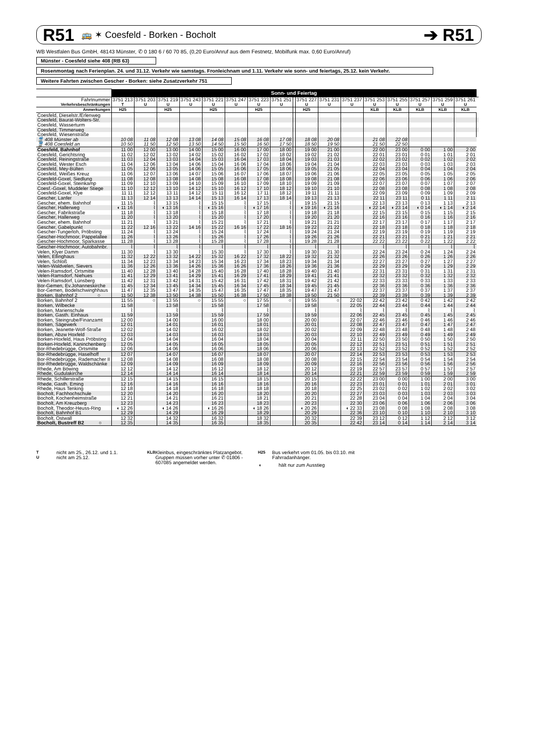R51 🚌 ✶ Coesfeld - Borken - Bocholt ➔ R51
WB Westfalen Bus GmbH, 48143 Münster, ✆ 0 180 6 / 60 70 85, (0,20 Euro/Anruf aus dem Festnetz, Mobilfunk max. 0,60 Euro/Anruf)
Münster - Coesfeld siehe 408 (RB 63)
Rosenmontag nach Ferienplan. 24. und 31.12. Verkehr wie samstags. Fronleichnam und 1.11. Verkehr wie sonn- und feiertags, 25.12. kein Verkehr.
Weitere Fahrten zwischen Gescher - Borken: siehe Zusatzverkehr 751
| | Sonn- und Feiertag | | | | | | | | | | | | | | | | | |
| --- | --- | --- | --- | --- | --- | --- | --- | --- | --- | --- | --- | --- | --- | --- | --- | --- | --- | --- |
| Fahrtnummer | 3751 213 | 3751 203 | 3751 219 | 3751 243 | 3751 221 | 3751 247 | 3751 223 | 3751 251 | | 3751 227 | 3751 231 | 3751 237 | 3751 253 | 3751 255 | 3751 257 | 3751 259 | 3751 261 | |
| Verkehrsbeschränkungen | T | U | U | U | U | U | U | U | | U | U | U | U | U | U | U | U | |
| Anmerkungen | H25 | | H25 | | H25 | | H25 | | | H25 | | | KLB | KLB | KLB | KLB | KLB | |
| Coesfeld, Dieselstr./Erlenweg | | | | | | | | | | | | | | | | | | |
| Coesfeld, Baurat-Wolters-Str. | | | | | | | | | | | | | | | | | | |
| Coesfeld, Wasserturm | | | | | | | | | | | | | | | | | | |
| Coesfeld, Timmerweg | | | | | | | | | | | | | | | | | | |
| Coesfeld, Wiesenstraße | | | | | | | | | | | | | | | | | | |
| 🚆 408 Münster ab | 10 08 | 11 08 | 12 08 | 13 08 | 14 08 | 15 08 | 16 08 | 17 08 | | 18 08 | 20 08 | | 21 08 | 22 08 | | | | |
| 🚆 408 Coesfeld an | 10 50 | 11 50 | 12 50 | 13 50 | 14 50 | 15 50 | 16 50 | 17 50 | | 18 50 | 19 50 | | 21 50 | 22 50 | | | | |
| Coesfeld, Bahnhof | 11 00 | 12 00 | 13 00 | 14 00 | 15 00 | 16 00 | 17 00 | 18 00 | | 19 00 | 21 00 | | 22 00 | 23 00 | 0 00 | 1 00 | 2 00 | |
| Coesfeld, Gerichtsring | 11 02 | 12 02 | 13 02 | 14 02 | 15 02 | 16 02 | 17 02 | 18 02 | | 19 02 | 21 02 | | 22 01 | 23 01 | 0 01 | 1 01 | 2 01 | |
| Coesfeld, Reiningstraße | 11 03 | 12 04 | 13 03 | 14 04 | 15 03 | 16 04 | 17 03 | 18 04 | | 19 03 | 21 03 | | 22 02 | 23 02 | 0 02 | 1 02 | 2 02 | |
| Coesfeld, Wester Esch | 11 04 | 12 06 | 13 04 | 14 06 | 15 04 | 16 06 | 17 04 | 18 06 | | 19 04 | 21 04 | | 22 03 | 23 03 | 0 03 | 1 03 | 2 03 | |
| Coesfeld, Mey-Bülten | 11 05 | 12 06 | 13 05 | 14 06 | 15 05 | 16 06 | 17 05 | 18 06 | | 19 05 | 21 05 | | 22 04 | 23 04 | 0 04 | 1 04 | 2 04 | |
| Coesfeld, Weißes Kreuz | 11 06 | 12 07 | 13 06 | 14 07 | 15 06 | 16 07 | 17 06 | 18 07 | | 19 06 | 21 06 | | 22 05 | 23 05 | 0 05 | 1 05 | 2 05 | |
| Coesfeld-Goxel, Siedlung | 11 08 | 12 08 | 13 08 | 14 08 | 15 08 | 16 08 | 17 08 | 18 08 | | 19 08 | 21 08 | | 22 06 | 23 06 | 0 06 | 1 06 | 2 06 | |
| Coesfeld-Goxel, Steinkamp | 11 09 | 12 10 | 13 09 | 14 10 | 15 09 | 16 10 | 17 09 | 18 10 | | 19 09 | 21 09 | | 22 07 | 23 07 | 0 07 | 1 07 | 2 07 | |
| Coesf.-Goxel, Muddeler Stiege | 11 10 | 12 12 | 13 10 | 14 12 | 15 10 | 16 12 | 17 10 | 18 12 | | 19 10 | 21 10 | | 22 08 | 23 08 | 0 08 | 1 08 | 2 08 | |
| Coesfeld-Goxel, Klye | 11 11 | 12 12 | 13 11 | 14 12 | 15 11 | 16 12 | 17 11 | 18 12 | | 19 11 | 21 11 | | 22 09 | 23 09 | 0 09 | 1 09 | 2 09 | |
| Gescher, Lanfer | 11 13 | 12 14 | 13 13 | 14 14 | 15 13 | 16 14 | 17 13 | 18 14 | | 19 13 | 21 13 | | 22 11 | 23 11 | 0 11 | 1 11 | 2 11 | |
| Gescher, ehem. Bahnhof | 11 15 | ⌇ | 13 15 | ⌇ | 15 15 | ⌇ | 17 15 | ⌇ | | 19 15 | 21 15 | | 22 13 | 23 13 | 0 13 | 1 13 | 2 13 | |
| Gescher, Hallerweg | ◖ 11 16 | ⌇ | ◖ 13 16 | ⌇ | ◖ 15 16 | ⌇ | ◖ 17 16 | ⌇ | | ◖ 19 16 | ◖ 21 16 | | ◖ 22 14 | ◖ 23 14 | ◖ 0 14 | ◖ 1 14 | ◖ 2 14 | |
| Gescher, Fabrikstraße | 11 18 | ⌇ | 13 18 | ⌇ | 15 18 | ⌇ | 17 18 | ⌇ | | 19 18 | 21 18 | | 22 15 | 23 15 | 0 15 | 1 15 | 2 15 | |
| Gescher, Hallerweg | 11 20 | ⌇ | 13 20 | ⌇ | 15 20 | ⌇ | 17 20 | ⌇ | | 19 20 | 21 20 | | 22 16 | 23 16 | 0 16 | 1 16 | 2 16 | |
| Gescher, ehem. Bahnhof | 11 21 | ⌇ | 13 21 | ⌇ | 15 21 | ⌇ | 17 21 | ⌇ | | 19 21 | 21 21 | | 22 17 | 23 17 | 0 17 | 1 17 | 2 17 | |
| Gescher, Gabelpunkt | 11 22 | 12 16 | 13 22 | 14 16 | 15 22 | 16 16 | 17 22 | 18 16 | | 19 22 | 21 22 | | 22 18 | 23 18 | 0 18 | 1 18 | 2 18 | |
| Gescher-Tungerloh, Pröbsting | 11 24 | ⌇ | 13 24 | ⌇ | 15 24 | ⌇ | 17 24 | ⌇ | | 19 24 | 21 24 | | 22 19 | 23 19 | 0 19 | 1 19 | 2 19 | |
| Gescher-Hochmoor, Pappelallee | 11 26 | ⌇ | 13 26 | ⌇ | 15 26 | ⌇ | 17 26 | ⌇ | | 19 26 | 21 26 | | 22 21 | 23 21 | 0 21 | 1 21 | 2 21 | |
| Gescher-Hochmoor, Sparkasse | 11 28 | ⌇ | 13 28 | ⌇ | 15 28 | ⌇ | 17 28 | ⌇ | | 19 28 | 21 28 | | 22 22 | 23 22 | 0 22 | 1 22 | 2 22 | |
| Gescher-Hochmoor, Autobahnbr. | ⌇ | ⌇ | ⌇ | ⌇ | ⌇ | ⌇ | ⌇ | ⌇ | | ⌇ | ⌇ | | ⌇ | ⌇ | ⌇ | ⌇ | ⌇ | |
| Velen, Klyer Damm | 11 30 | ⌇ | 13 30 | ⌇ | 15 30 | ⌇ | 17 30 | ⌇ | | 19 30 | 21 30 | | 22 24 | 23 24 | 0 24 | 1 24 | 2 24 | |
| Velen, Ellinghaus | 11 32 | 12 22 | 13 32 | 14 22 | 15 32 | 16 22 | 17 32 | 18 22 | | 19 32 | 21 32 | | 22 26 | 23 26 | 0 26 | 1 26 | 2 26 | |
| Velen, Schloß | 11 34 | 12 23 | 13 34 | 14 23 | 15 34 | 16 23 | 17 34 | 18 23 | | 19 34 | 21 34 | | 22 27 | 23 27 | 0 27 | 1 27 | 2 27 | |
| Velen-Waldvelen, Sievers | 11 36 | 12 26 | 13 36 | 14 26 | 15 36 | 16 26 | 17 36 | 18 26 | | 19 36 | 21 36 | | 22 29 | 23 29 | 0 29 | 1 29 | 2 29 | |
| Velen-Ramsdorf, Ortsmitte | 11 40 | 12 28 | 13 40 | 14 28 | 15 40 | 16 28 | 17 40 | 18 28 | | 19 40 | 21 40 | | 22 31 | 23 31 | 0 31 | 1 31 | 2 31 | |
| Velen-Ramsdorf, Niehues | 11 41 | 12 29 | 13 41 | 14 29 | 15 41 | 16 29 | 17 41 | 18 29 | | 19 41 | 21 41 | | 22 32 | 23 32 | 0 32 | 1 32 | 2 32 | |
| Velen-Ramsdorf, Lünsberg | 11 42 | 12 31 | 13 42 | 14 31 | 15 42 | 16 31 | 17 42 | 18 31 | | 19 42 | 21 42 | | 22 33 | 23 33 | 0 33 | 1 33 | 2 33 | |
| Bor-Gemen, Ev.Johanneskirche | 11 45 | 12 34 | 13 45 | 14 34 | 15 45 | 16 34 | 17 45 | 18 34 | | 19 45 | 21 45 | | 22 36 | 23 36 | 0 36 | 1 36 | 2 36 | |
| Bor-Gemen, Bodelschwinghhaus | 11 47 | 12 35 | 13 47 | 14 35 | 15 47 | 16 35 | 17 47 | 18 35 | | 19 47 | 21 47 | | 22 37 | 23 37 | 0 37 | 1 37 | 2 37 | |
| Borken, Bahnhof 2 ○ | 11 50 | 12 38 | 13 50 | 14 38 | 15 50 | 16 38 | 17 50 | 18 38 | | 19 50 | 21 50 | | 22 39 | 23 39 | 0 39 | 1 39 | 2 39 | |
| Borken, Bahnhof 2 | 11 55 | ○ | 13 55 | ○ | 15 55 | ○ | 17 55 | ○ | | 19 55 | ○ | 22 02 | 22 42 | 23 42 | 0 42 | 1 42 | 2 42 | |
| Borken, Wilbecke | 11 58 | | 13 58 | | 15 58 | | 17 58 | | | 19 58 | | 22 05 | 22 44 | 23 44 | 0 44 | 1 44 | 2 44 | |
| Borken, Marienschule | ⌇ | | ⌇ | | ⌇ | | ⌇ | | | ⌇ | | ⌇ | ⌇ | ⌇ | ⌇ | ⌇ | ⌇ | |
| Borken, Gasth. Einhaus | 11 59 | | 13 59 | | 15 59 | | 17 59 | | | 19 59 | | 22 06 | 22 45 | 23 45 | 0 45 | 1 45 | 2 45 | |
| Borken, Steingrube/Finanzamt | 12 00 | | 14 00 | | 16 00 | | 18 00 | | | 20 00 | | 22 07 | 22 46 | 23 46 | 0 46 | 1 46 | 2 46 | |
| Borken, Sägewerk | 12 01 | | 14 01 | | 16 01 | | 18 01 | | | 20 01 | | 22 08 | 22 47 | 23 47 | 0 47 | 1 47 | 2 47 | |
| Borken, Jeanette-Wolf-Straße | 12 02 | | 14 02 | | 16 02 | | 18 02 | | | 20 02 | | 22 09 | 22 48 | 23 48 | 0 48 | 1 48 | 2 48 | |
| Borken, Abzw Hoxfeld | 12 03 | | 14 03 | | 16 03 | | 18 03 | | | 20 03 | | 22 10 | 22 49 | 23 49 | 0 49 | 1 49 | 2 49 | |
| Borken-Hoxfeld, Haus Pröbsting | 12 04 | | 14 04 | | 16 04 | | 18 04 | | | 20 04 | | 22 11 | 22 50 | 23 50 | 0 50 | 1 50 | 2 50 | |
| Borken-Hoxfeld, Kaninchenberg | 12 05 | | 14 05 | | 16 05 | | 18 05 | | | 20 05 | | 22 12 | 22 51 | 23 51 | 0 51 | 1 51 | 2 51 | |
| Bor-Rhedebrügge, Ortsmitte | 12 06 | | 14 06 | | 16 06 | | 18 06 | | | 20 06 | | 22 13 | 22 52 | 23 52 | 0 52 | 1 52 | 2 52 | |
| Bor-Rhedebrügge, Haselhoff | 12 07 | | 14 07 | | 16 07 | | 18 07 | | | 20 07 | | 22 14 | 22 53 | 23 53 | 0 53 | 1 53 | 2 53 | |
| Bor-Rhedebrügge, Rademacher II | 12 08 | | 14 08 | | 16 08 | | 18 08 | | | 20 08 | | 22 15 | 22 54 | 23 54 | 0 54 | 1 54 | 2 54 | |
| Bor-Rhedebrügge, Waldschänke | 12 09 | | 14 09 | | 16 09 | | 18 09 | | | 20 09 | | 22 16 | 22 56 | 23 56 | 0 56 | 1 56 | 2 56 | |
| Rhede, Am Böwing | 12 12 | | 14 12 | | 16 12 | | 18 12 | | | 20 12 | | 22 19 | 22 57 | 23 57 | 0 57 | 1 57 | 2 57 | |
| Rhede, Gudulakirche | 12 14 | | 14 14 | | 16 14 | | 18 14 | | | 20 14 | | 22 21 | 22 59 | 23 59 | 0 59 | 1 59 | 2 59 | |
| Rhede, Schillerstraße | 12 15 | | 14 15 | | 16 15 | | 18 15 | | | 20 15 | | 22 22 | 23 00 | 0 00 | 1 00 | 2 00 | 3 00 | |
| Rhede, Gasth. Eming | 12 16 | | 14 16 | | 16 16 | | 18 16 | | | 20 16 | | 22 23 | 23 01 | 0 01 | 1 01 | 2 01 | 3 01 | |
| Rhede, Haus Tenking | 12 18 | | 14 18 | | 16 18 | | 18 18 | | | 20 18 | | 22 25 | 23 02 | 0 02 | 1 02 | 2 02 | 3 02 | |
| Bocholt, Fachhochschule | 12 20 | | 14 20 | | 16 20 | | 18 20 | | | 20 20 | | 22 27 | 23 03 | 0 03 | 1 03 | 2 03 | 3 03 | |
| Bocholt, Kochenheimstraße | 12 21 | | 14 21 | | 16 21 | | 18 21 | | | 20 21 | | 22 28 | 23 04 | 0 04 | 1 04 | 2 04 | 3 04 | |
| Bocholt, Am Kreuzberg | 12 23 | | 14 23 | | 16 23 | | 18 23 | | | 20 23 | | 22 30 | 23 06 | 0 06 | 1 06 | 2 06 | 3 06 | |
| Bocholt, Theodor-Heuss-Ring | ◖ 12 26 | | ◖ 14 26 | | ◖ 16 26 | | ◖ 18 26 | | | ◖ 20 26 | | ◖ 22 33 | 23 08 | 0 08 | 1 08 | 2 08 | 3 08 | |
| Bocholt, Bahnhof B1 | 12 29 | | 14 29 | | 16 29 | | 18 29 | | | 20 29 | | 22 36 | 23 10 | 0 10 | 1 10 | 2 10 | 3 10 | |
| Bocholt, Ostwall | 12 32 | | 14 32 | | 16 32 | | 18 32 | | | 20 32 | | 22 39 | 23 12 | 0 12 | 1 12 | 2 12 | 3 12 | |
| Bocholt, Bustreff B2 ○ | 12 35 | | 14 35 | | 16 35 | | 18 35 | | | 20 35 | | 22 42 | 23 14 | 0 14 | 1 14 | 2 14 | 3 14 | |
Tnicht am 25., 26.12. und 1.1.
Unicht am 25.12.
KLB Kleinbus, eingeschränktes Platzangebot. Gruppen müssen vorher unter ✆ 01806 - 607085 angemeldet werden.
H25 Bus verkehrt vom 01.05. bis 03.10. mit Fahrradanhänger.
◖ hält nur zum Ausstieg